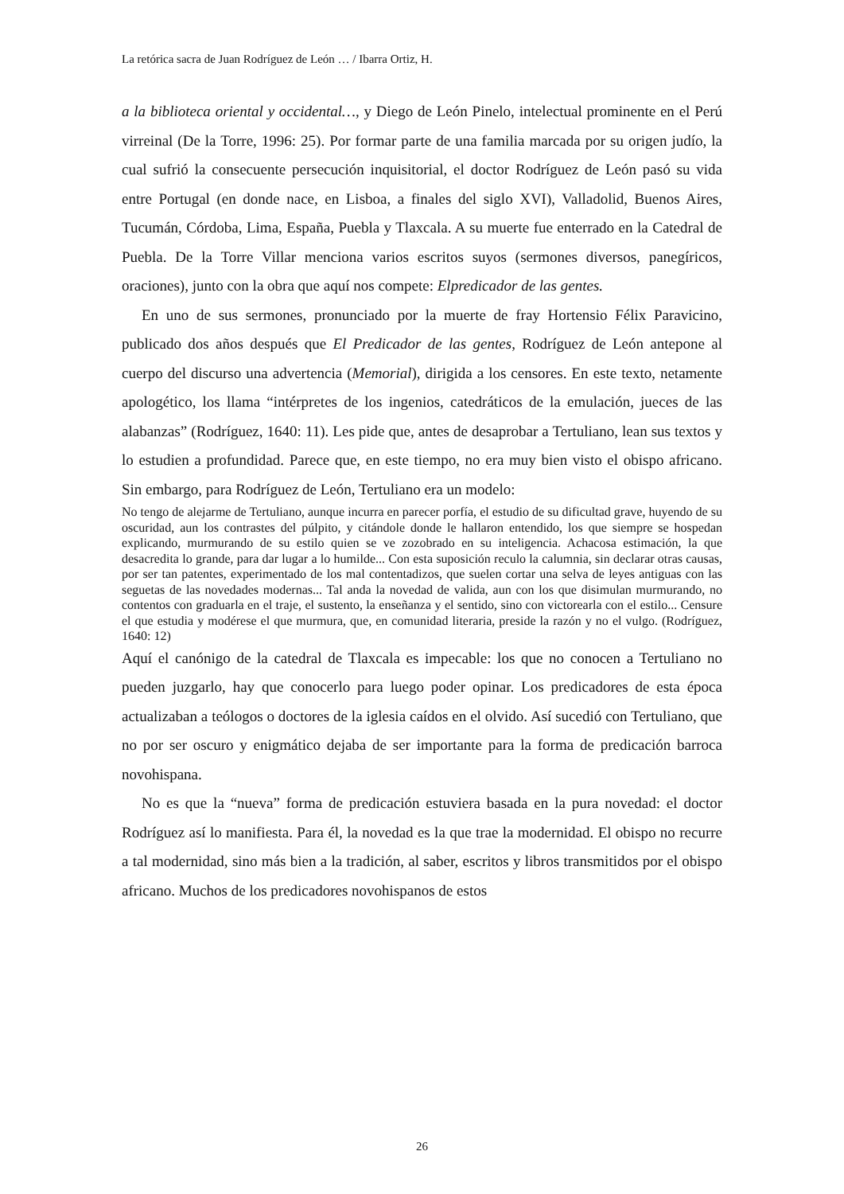La retórica sacra de Juan Rodríguez de León … / Ibarra Ortiz, H.
a la biblioteca oriental y occidental…, y Diego de León Pinelo, intelectual prominente en el Perú virreinal (De la Torre, 1996: 25). Por formar parte de una familia marcada por su origen judío, la cual sufrió la consecuente persecución inquisitorial, el doctor Rodríguez de León pasó su vida entre Portugal (en donde nace, en Lisboa, a finales del siglo XVI), Valladolid, Buenos Aires, Tucumán, Córdoba, Lima, España, Puebla y Tlaxcala. A su muerte fue enterrado en la Catedral de Puebla. De la Torre Villar menciona varios escritos suyos (sermones diversos, panegíricos, oraciones), junto con la obra que aquí nos compete: Elpredicador de las gentes.
En uno de sus sermones, pronunciado por la muerte de fray Hortensio Félix Paravicino, publicado dos años después que El Predicador de las gentes, Rodríguez de León antepone al cuerpo del discurso una advertencia (Memorial), dirigida a los censores. En este texto, netamente apologético, los llama “intérpretes de los ingenios, catedráticos de la emulación, jueces de las alabanzas” (Rodríguez, 1640: 11). Les pide que, antes de desaprobar a Tertuliano, lean sus textos y lo estudien a profundidad. Parece que, en este tiempo, no era muy bien visto el obispo africano. Sin embargo, para Rodríguez de León, Tertuliano era un modelo:
No tengo de alejarme de Tertuliano, aunque incurra en parecer porfía, el estudio de su dificultad grave, huyendo de su oscuridad, aun los contrastes del púlpito, y citándole donde le hallaron entendido, los que siempre se hospedan explicando, murmurando de su estilo quien se ve zozobrado en su inteligencia. Achacosa estimación, la que desacredita lo grande, para dar lugar a lo humilde... Con esta suposición reculo la calumnia, sin declarar otras causas, por ser tan patentes, experimentado de los mal contentadizos, que suelen cortar una selva de leyes antiguas con las seguetas de las novedades modernas... Tal anda la novedad de valida, aun con los que disimulan murmurando, no contentos con graduarla en el traje, el sustento, la enseñanza y el sentido, sino con victorearla con el estilo... Censure el que estudia y modérese el que murmura, que, en comunidad literaria, preside la razón y no el vulgo. (Rodríguez, 1640: 12)
Aquí el canónigo de la catedral de Tlaxcala es impecable: los que no conocen a Tertuliano no pueden juzgarlo, hay que conocerlo para luego poder opinar. Los predicadores de esta época actualizaban a teólogos o doctores de la iglesia caídos en el olvido. Así sucedió con Tertuliano, que no por ser oscuro y enigmático dejaba de ser importante para la forma de predicación barroca novohispana.
No es que la “nueva” forma de predicación estuviera basada en la pura novedad: el doctor Rodríguez así lo manifiesta. Para él, la novedad es la que trae la modernidad. El obispo no recurre a tal modernidad, sino más bien a la tradición, al saber, escritos y libros transmitidos por el obispo africano. Muchos de los predicadores novohispanos de estos
26